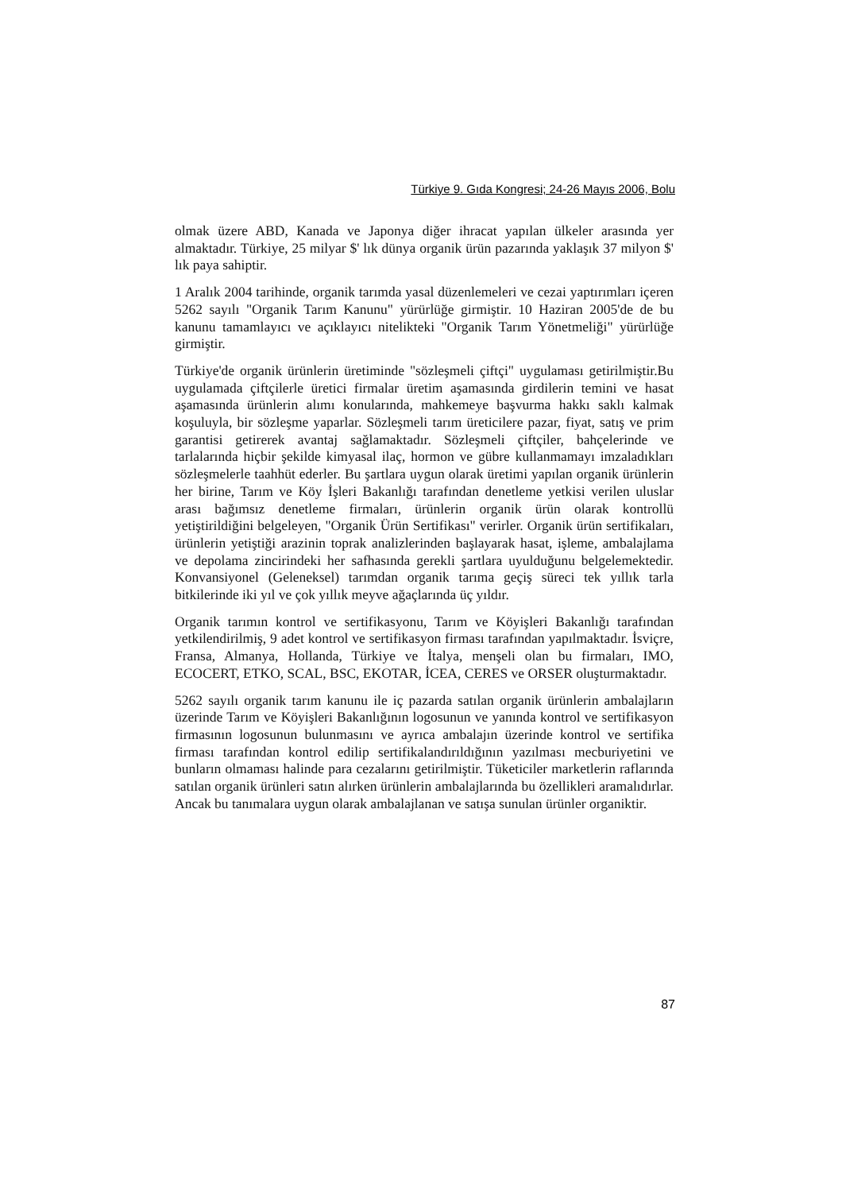Türkiye 9. Gıda Kongresi; 24-26 Mayıs 2006, Bolu
olmak üzere ABD, Kanada ve Japonya diğer ihracat yapılan ülkeler arasında yer almaktadır. Türkiye, 25 milyar $' lık dünya organik ürün pazarında yaklaşık 37 milyon $' lık paya sahiptir.
1 Aralık 2004 tarihinde, organik tarımda yasal düzenlemeleri ve cezai yaptırımları içeren 5262 sayılı "Organik Tarım Kanunu" yürürlüğe girmiştir. 10 Haziran 2005'de de bu kanunu tamamlayıcı ve açıklayıcı nitelikteki "Organik Tarım Yönetmeliği" yürürlüğe girmiştir.
Türkiye'de organik ürünlerin üretiminde "sözleşmeli çiftçi" uygulaması getirilmiştir.Bu uygulamada çiftçilerle üretici firmalar üretim aşamasında girdilerin temini ve hasat aşamasında ürünlerin alımı konularında, mahkemeye başvurma hakkı saklı kalmak koşuluyla, bir sözleşme yaparlar. Sözleşmeli tarım üreticilere pazar, fiyat, satış ve prim garantisi getirerek avantaj sağlamaktadır. Sözleşmeli çiftçiler, bahçelerinde ve tarlalarında hiçbir şekilde kimyasal ilaç, hormon ve gübre kullanmamayı imzaladıkları sözleşmelerle taahhüt ederler. Bu şartlara uygun olarak üretimi yapılan organik ürünlerin her birine, Tarım ve Köy İşleri Bakanlığı tarafından denetleme yetkisi verilen uluslar arası bağımsız denetleme firmaları, ürünlerin organik ürün olarak kontrollü yetiştirildiğini belgeleyen, "Organik Ürün Sertifikası" verirler. Organik ürün sertifikaları, ürünlerin yetiştiği arazinin toprak analizlerinden başlayarak hasat, işleme, ambalajlama ve depolama zincirindeki her safhasında gerekli şartlara uyulduğunu belgelemektedir. Konvansiyonel (Geleneksel) tarımdan organik tarıma geçiş süreci tek yıllık tarla bitkilerinde iki yıl ve çok yıllık meyve ağaçlarında üç yıldır.
Organik tarımın kontrol ve sertifikasyonu, Tarım ve Köyişleri Bakanlığı tarafından yetkilendirilmiş, 9 adet kontrol ve sertifikasyon firması tarafından yapılmaktadır. İsviçre, Fransa, Almanya, Hollanda, Türkiye ve İtalya, menşeli olan bu firmaları, IMO, ECOCERT, ETKO, SCAL, BSC, EKOTAR, İCEA, CERES ve ORSER oluşturmaktadır.
5262 sayılı organik tarım kanunu ile iç pazarda satılan organik ürünlerin ambalajların üzerinde Tarım ve Köyişleri Bakanlığının logosunun ve yanında kontrol ve sertifikasyon firmasının logosunun bulunmasını ve ayrıca ambalajın üzerinde kontrol ve sertifika firması tarafından kontrol edilip sertifikalandırıldığının yazılması mecburiyetini ve bunların olmaması halinde para cezalarını getirilmiştir. Tüketiciler marketlerin raflarında satılan organik ürünleri satın alırken ürünlerin ambalajlarında bu özellikleri aramalıdırlar. Ancak bu tanımalara uygun olarak ambalajlanan ve satışa sunulan ürünler organiktir.
87